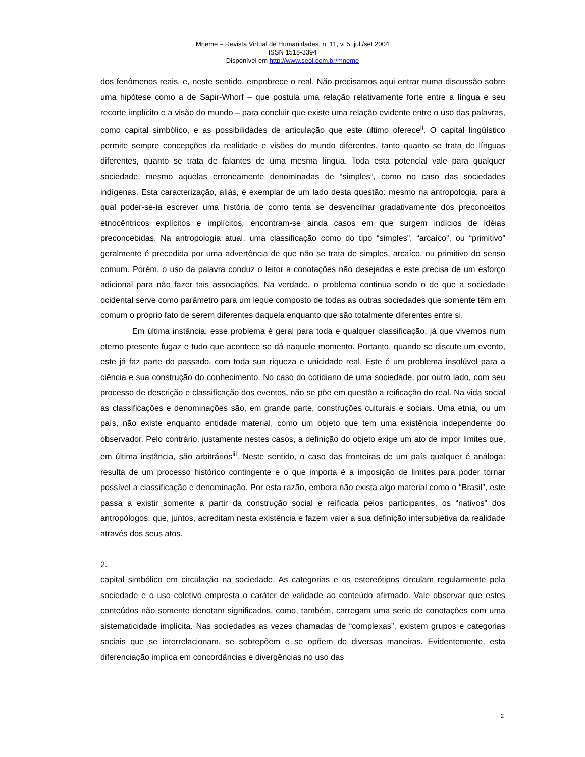Mneme – Revista Virtual de Humanidades, n. 11, v. 5, jul./set.2004
ISSN 1518-3394
Disponível em http://www.seol.com.br/mneme
dos fenômenos reais, e, neste sentido, empobrece o real. Não precisamos aqui entrar numa discussão sobre uma hipótese como a de Sapir-Whorf – que postula uma relação relativamente forte entre a língua e seu recorte implícito e a visão do mundo – para concluir que existe uma relação evidente entre o uso das palavras, como capital simbólico, e as possibilidades de articulação que este último oferece<sup>ii</sup>. O capital lingüístico permite sempre concepções da realidade e visões do mundo diferentes, tanto quanto se trata de línguas diferentes, quanto se trata de falantes de uma mesma língua. Toda esta potencial vale para qualquer sociedade, mesmo aquelas erroneamente denominadas de “simples”, como no caso das sociedades indígenas. Esta caracterização, aliás, é exemplar de um lado desta questão: mesmo na antropologia, para a qual poder-se-ia escrever uma história de como tenta se desvencilhar gradativamente dos preconceitos etnocêntricos explícitos e implícitos, encontram-se ainda casos em que surgem indícios de idéias preconcebidas. Na antropologia atual, uma classificação como do tipo “simples”, “arcaíco”, ou “primitivo” geralmente é precedida por uma advertência de que não se trata de simples, arcaíco, ou primitivo do senso comum. Porém, o uso da palavra conduz o leitor a conotações não desejadas e este precisa de um esforço adicional para não fazer tais associações. Na verdade, o problema continua sendo o de que a sociedade ocidental serve como parâmetro para um leque composto de todas as outras sociedades que somente têm em comum o próprio fato de serem diferentes daquela enquanto que são totalmente diferentes entre si.
Em última instância, esse problema é geral para toda e qualquer classificação, já que vivemos num eterno presente fugaz e tudo que acontece se dá naquele momento. Portanto, quando se discute um evento, este já faz parte do passado, com toda sua riqueza e unicidade real. Este é um problema insolúvel para a ciência e sua construção do conhecimento. No caso do cotidiano de uma sociedade, por outro lado, com seu processo de descrição e classificação dos eventos, não se põe em questão a reificação do real. Na vida social as classificações e denominações são, em grande parte, construções culturais e sociais. Uma etnia, ou um país, não existe enquanto entidade material, como um objeto que tem uma existência independente do observador. Pelo contrário, justamente nestes casos, a definição do objeto exige um ato de impor limites que, em última instância, são arbitrários<sup>iii</sup>. Neste sentido, o caso das fronteiras de um país qualquer é análoga: resulta de um processo histórico contingente e o que importa é a imposição de limites para poder tornar possível a classificação e denominação. Por esta razão, embora não exista algo material como o “Brasil”, este passa a existir somente a partir da construção social e reíficada pelos participantes, os “nativos” dos antropólogos, que, juntos, acreditam nesta existência e fazem valer a sua definição intersubjetiva da realidade através dos seus atos.
2.
capital simbólico em circulação na sociedade. As categorias e os estereótipos circulam regularmente pela sociedade e o uso coletivo empresta o caráter de validade ao conteúdo afirmado. Vale observar que estes conteúdos não somente denotam significados, como, também, carregam uma serie de conotações com uma sistematicidade implícita. Nas sociedades as vezes chamadas de “complexas”, existem grupos e categorias sociais que se interrelacionam, se sobrepõem e se opõem de diversas maneiras. Evidentemente, esta diferenciação implica em concordâncias e divergências no uso das
2